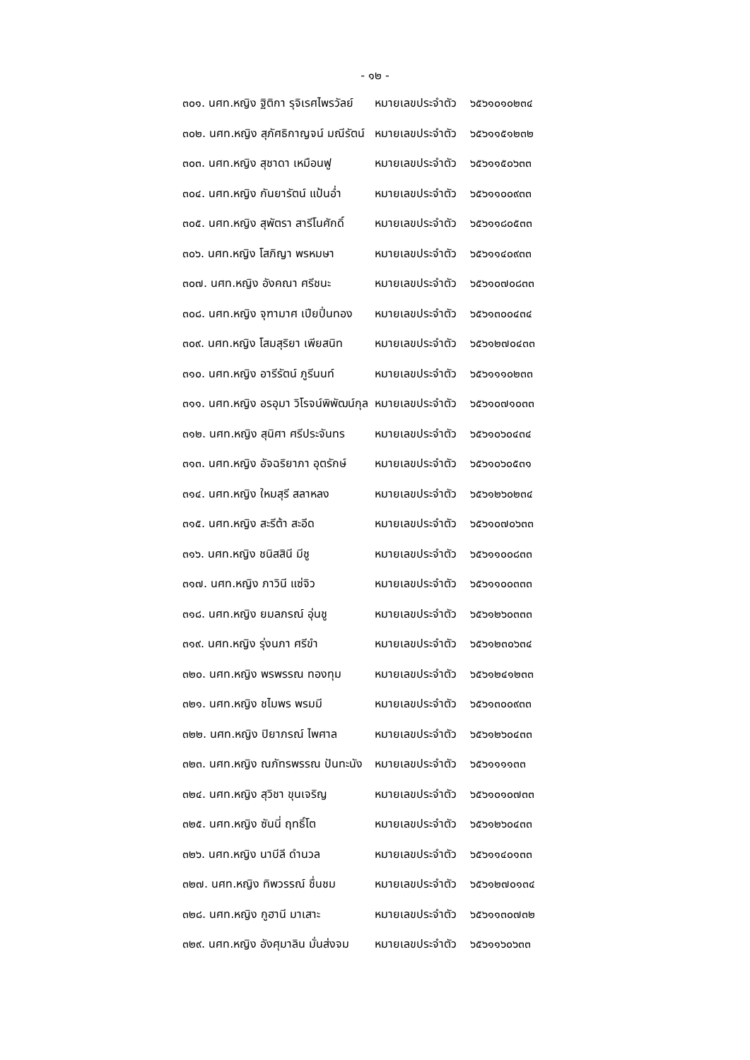- ๑๒ -
| ๓๐๑. นศท.หญิง ฐิติกา รุจิเรศไพรวัลย์ | หมายเลขประจำตัว | ๖๕๖๑๐๑๐๒๓๔ |
| ๓๐๒. นศท.หญิง สุภัศธิกาญจน์ มณีรัตน์ | หมายเลขประจำตัว | ๖๕๖๑๑๕๑๒๓๒ |
| ๓๐๓. นศท.หญิง สุชาดา เหมือนฟู | หมายเลขประจำตัว | ๖๕๖๑๑๕๐๖๓๓ |
| ๓๐๔. นศท.หญิง กันยารัตน์ แป้นอ่ำ | หมายเลขประจำตัว | ๖๕๖๑๑๐๐๙๓๓ |
| ๓๐๕. นศท.หญิง สุพัตรา สารีโนศักดิ์ | หมายเลขประจำตัว | ๖๕๖๑๑๘๐๕๓๓ |
| ๓๐๖. นศท.หญิง โสภิญา พรหมษา | หมายเลขประจำตัว | ๖๕๖๑๑๔๐๙๓๓ |
| ๓๐๗. นศท.หญิง อังคณา ศรีชนะ | หมายเลขประจำตัว | ๖๕๖๑๐๗๐๘๓๓ |
| ๓๐๘. นศท.หญิง จุฑามาศ เปียปิ่นทอง | หมายเลขประจำตัว | ๖๕๖๑๓๐๐๔๓๔ |
| ๓๐๙. นศท.หญิง โสมสุริยา เพียสนิท | หมายเลขประจำตัว | ๖๕๖๑๒๗๐๔๓๓ |
| ๓๑๐. นศท.หญิง อารีรัตน์ ภูรีนนท์ | หมายเลขประจำตัว | ๖๕๖๑๑๑๐๒๓๓ |
| ๓๑๑. นศท.หญิง อรอุมา วิโรจน์พิพัฒน์กุล | หมายเลขประจำตัว | ๖๕๖๑๐๗๑๐๓๓ |
| ๓๑๒. นศท.หญิง สุนิศา ศรีประจันทร | หมายเลขประจำตัว | ๖๕๖๑๐๖๐๔๓๔ |
| ๓๑๓. นศท.หญิง อัจฉริยาภา อุตรักษ์ | หมายเลขประจำตัว | ๖๕๖๑๐๖๐๕๓๑ |
| ๓๑๔. นศท.หญิง ใหมสุรี สลาหลง | หมายเลขประจำตัว | ๖๕๖๑๒๖๐๒๓๔ |
| ๓๑๕. นศท.หญิง สะรีต้า สะอีด | หมายเลขประจำตัว | ๖๕๖๑๐๗๐๖๓๓ |
| ๓๑๖. นศท.หญิง ชนิสสินี มีชู | หมายเลขประจำตัว | ๖๕๖๑๑๐๐๘๓๓ |
| ๓๑๗. นศท.หญิง ภาวินี แซ่จิว | หมายเลขประจำตัว | ๖๕๖๑๑๐๐๓๓๓ |
| ๓๑๘. นศท.หญิง ยมลภรณ์ อุ่นชู | หมายเลขประจำตัว | ๖๕๖๑๒๖๐๓๓๓ |
| ๓๑๙. นศท.หญิง รุ่งนภา ศรีขำ | หมายเลขประจำตัว | ๖๕๖๑๒๓๐๖๓๔ |
| ๓๒๐. นศท.หญิง พรพรรณ ทองทุม | หมายเลขประจำตัว | ๖๕๖๑๒๔๑๒๓๓ |
| ๓๒๑. นศท.หญิง ชไมพร พรมมี | หมายเลขประจำตัว | ๖๕๖๑๓๐๐๙๓๓ |
| ๓๒๒. นศท.หญิง ปิยาภรณ์ ไพศาล | หมายเลขประจำตัว | ๖๕๖๑๒๖๐๔๓๓ |
| ๓๒๓. นศท.หญิง ณภัทรพรรณ ปันทะนัง | หมายเลขประจำตัว | ๖๕๖๑๑๑๑๓๓ |
| ๓๒๔. นศท.หญิง สุวิชา ขุนเจริญ | หมายเลขประจำตัว | ๖๕๖๑๐๑๐๗๓๓ |
| ๓๒๕. นศท.หญิง ซันนี่ ฤทธิ์โต | หมายเลขประจำตัว | ๖๕๖๑๒๖๐๔๓๓ |
| ๓๒๖. นศท.หญิง นาบีลี ดำนวล | หมายเลขประจำตัว | ๖๕๖๑๑๔๐๑๓๓ |
| ๓๒๗. นศท.หญิง ทิพวรรณ์ ชื่นชม | หมายเลขประจำตัว | ๖๕๖๑๒๗๐๑๓๔ |
| ๓๒๘. นศท.หญิง กูฮานี มาเสาะ | หมายเลขประจำตัว | ๖๕๖๑๑๓๐๗๓๒ |
| ๓๒๙. นศท.หญิง อังศุมาลิน มั่นส่งจม | หมายเลขประจำตัว | ๖๕๖๑๑๖๐๖๓๓ |